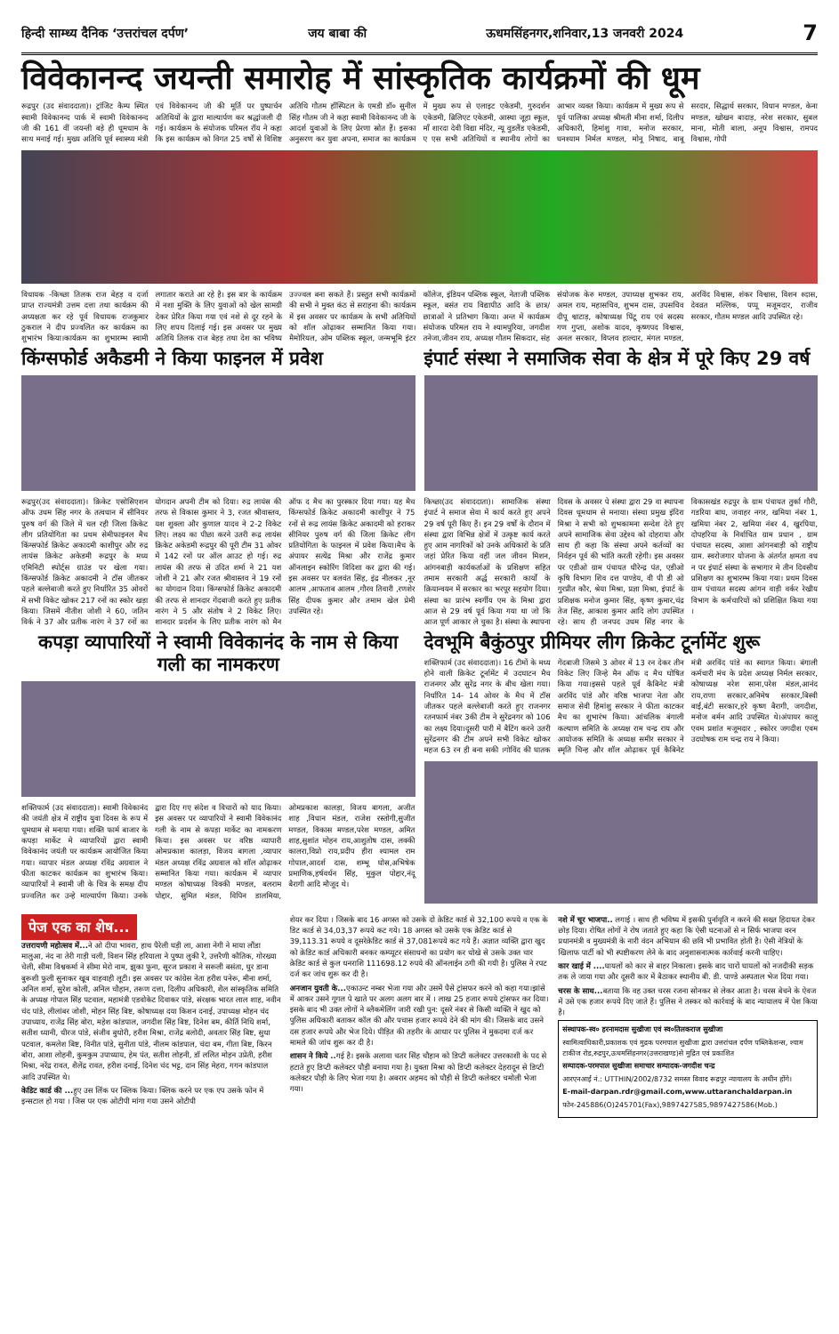हिन्दी साम्ध्य दैनिक ‘उत्तरांचल दर्पण’ जय बाबा की ऊधमसिंहनगर,शनिवार,13 जनवरी 2024 7
विवेकानन्द जयन्ती समारोह में सांस्कृतिक कार्यक्रमों की धूम
रूद्रपुर (उद संवाददाता)। ट्रांजिट कैम्प स्थित स्वामी विवेकानन्द पार्क में स्वामी विवेकानन्द जी की 161 वीं जयन्ती बड़े ही धूमधाम के साथ मनाई गई। मुख्य अतिथि पूर्व स्वास्थ्य मंत्री एवं विवेकानन्द जी की मूर्ति पर पुष्पार्चन अतिथियों के द्वारा माल्यार्पण कर श्रद्धांजली दी गई। कार्यक्रम के संयोजक परिमल रॉय ने कहा कि इस कार्यक्रम को विगत 25 वर्षों से विशिष्ट अतिथि गौतम हॉस्पिटल के एमडी डॉ० सुनील सिंह गौतम जी ने कहा स्वामी विवेकानन्द जी के आदर्श युवाओं के लिए प्रेरणा स्रोत हैं। इसका अनुसरण कर युवा अपना, समाज का कार्यक्रम में मुख्य रूप से एलाइट एकेडमी, गुरुदर्शन एकेडमी, ब्रिलिएट एकेडमी, आस्था जूहा स्कूल, माँ शारदा देवी विद्या मंदिर, न्यू वुडलैंड एकेडमी, ए एस सभी अतिथियों व स्थानीय लोगों का आभार व्यक्त किया। कार्यक्रम में मुख्य रूप से पूर्व पालिका अध्यक्ष श्रीमती मीना शर्मा, दिलीप अधिकारी, हिमांशु गावा, मनोज सरकार, घनश्याम निर्मल मण्डल, मोनू निषाद, बाबू सरदार, सिद्धार्थ सरकार, विधान मण्डल, केना मण्डल, खोखन बादाड़, नरेश सरकार, सुबल माना, मोती बाला, अनूप विश्वास, रामपद विश्वास, गोपी
विधायक -किच्छा तिलक राज बेहड़ व दर्जा प्राप्त राज्यमंत्री उत्तम दत्ता तथा कार्यक्रम की अध्यक्षता कर रहे पूर्व विधायक राजकुमार ठुकराल ने दीप प्रज्वलित कर कार्यक्रम का शुभारंभ किया।कार्यक्रम का शुभारम्भ स्वामी लगातार कराते आ रहे है। इस बार के कार्यक्रम में नशा मुक्ति के लिए युवाओं को खेल सामग्री देकर प्रेरित किया गया एवं नशे से दूर रहने के लिए शपथ दिलाई गई। इस अवसर पर मुख्य अतिथि तिलक राज बेहड़ तथा देश का भविष्य उज्ज्वल बना सकते हैं। प्रस्तुत सभी कार्यक्रमों की सभी ने मुक्त कंठ से सराहना की। कार्यक्रम में इस अवसर पर कार्यक्रम के सभी अतिथियों को शॉल ओढ़ाकर सम्मानित किया गया। मैमोरियल, ओम पब्लिक स्कूल, जन्मभूमि इंटर कॉलेज, इंडियन पब्लिक स्कूल, नेताजी पब्लिक स्कूल, बसंत राय विद्यापीठ आदि के छात्र/छात्राओं ने प्रतिभाग किया। अन्त में कार्यक्रम संयोजक परिमल राय ने श्यामपुरिया, जगदीश तनेजा,जीवन राय, अध्यक्ष गौतम सिकदार, संह संयोजक केरु मण्डल, उपाध्यक्ष शुभकर राय, अमल राय, महासचिव, शुभम दास, उपसचिव दीपू श्वाटाड़, कोषाध्यक्ष पिंटू राय एवं सदस्य गण गुप्ता, अशोक यादव, कृष्णपद विश्वास, अनल सरकार, विप्लव हाल्दार, मंगल मण्डल, अरविंद विश्वास, शंकर विश्वास, विशन श्दास, देवव्रत मल्लिक, पप्पू मजूमदार, राजीव सरकार, गौतम मण्डल आदि उपस्थित रहे।
किंग्सफोर्ड अकैडमी ने किया फाइनल में प्रवेश
रूद्रपुर(उद संवाददाता)। क्रिकेट एसोसिएशन ऑफ उधम सिंह नगर के तत्वधान में सीनियर पुरुष वर्ग की जिले में चल रही जिला क्रिकेट लीग प्रतियोगिता का प्रथम सेमीफाइनल मैच किंग्सफोर्ड क्रिकेट अकादमी काशीपुर और रुद्र लायंस क्रिकेट अकेडमी रूद्रपुर के मध्य एमिनिटी स्पोर्ट्स ग्राउंड पर खेला गया। किंग्सफोर्ड क्रिकेट अकादमी ने टॉस जीतकर पहले बल्लेबाजी करते हुए निर्धारित 35 ओवरों में सभी विकेट खोकर 217 रनों का स्कोर खड़ा किया। जिसमें नीतीश जोशी ने 60, जतिन विर्क ने 37 और प्रतीक नारंग ने 37 रनों का योगदान अपनी टीम को दिया। रुद्र लायंस की तरफ से विकास कुमार ने 3, रजत श्रीवास्तव, यश शुक्ला और कुणाल यादव ने 2-2 विकेट लिए। लक्ष्य का पीछा करने उतरी रूद्र लायंस क्रिकेट अकेडमी रूद्रपुर की पूरी टीम 31 ओवर में 142 रनों पर ऑल आउट हो गई। रुद्र लायंस की तरफ से उदित शर्मा ने 21 यश जोशी ने 21 और रजत श्रीवास्तव ने 19 रनों का योगदान दिया। किंग्सफोर्ड क्रिकेट अकादमी की तरफ से शानदार गेंदबाजी करते हुए प्रतीक नारंग ने 5 और संतोष ने 2 विकेट लिए। शानदार प्रदर्शन के लिए प्रतीक नारंग को मैन ऑफ द मैच का पुरस्कार दिया गया। यह मैच किंग्सफोर्ड क्रिकेट अकादमी काशीपुर ने 75 रनों से रूद्र लायंस क्रिकेट अकादमी को हराकर सीनियर पुरुष वर्ग की जिला क्रिकेट लीग प्रतियोगिता के फाइनल में प्रवेश किया।मैच के अंपायर सत्येंद्र मिश्रा और राजेंद्र कुमार ऑनलाइन स्कोरिंग विदिशा कर द्वारा की गई। इस अवसर पर बलवंत सिंह, इंद्र नीलकर ,नूर आलम ,आफताब आलम ,गौरव तिवारी ,रणशेर सिंह दीपक कुमार और तमाम खेल प्रेमी उपस्थित रहे।
इंपार्ट संस्था ने समाजिक सेवा के क्षेत्र में पूरे किए 29 वर्ष
किच्छा(उद संवाददाता)। सामाजिक संस्था इंपार्ट ने समाज सेवा में कार्य करते हुए अपने 29 वर्ष पूरी किए हैं। इन 29 वर्षों के दौरान में संस्था द्वारा विभिन्न क्षेत्रों में उत्कृष्ट कार्य करते हुए आम नागरिकों को उनके अधिकारों के प्रति जहां प्रेरित किया वहीं जल जीवन मिशन, आंगनबाड़ी कार्यकर्ताओं के प्रशिक्षण सहित तमाम सरकारी अर्द्ध सरकारी कार्यों के क्रियान्वयन में सरकार का भरपूर सहयोग दिया। संस्था का प्रारंभ स्वर्गीय एम के मिश्रा द्वारा आज से 29 वर्ष पूर्व किया गया था जो कि आज पूर्ण आकार ले चुका है। संस्था के स्थापना दिवस के अवसर पे संस्था द्वारा 29 वा स्थापना दिवस धूमधाम से मनाया। संस्था प्रमुख इंदिरा मिश्रा ने सभी को शुभकामना सन्देश देते हुए अपने सामाजिक सेवा उद्देश्य को दोहराया और साथ ही कहा कि संस्था अपने कर्तव्यों का निर्वहन पूर्व की भांति करती रहेगी। इस अवसर पर एडीओ ग्राम पंचायत धीरेन्द्र पंत, एडीओ कृषि विभाग शिव दत्त पाण्डेय, वी पी डी ओ गुरप्रीत कौर, श्रेया मिश्रा, प्रज्ञा मिश्रा, इंपार्ट के प्रशिक्षक मनोज कुमार सिंह, कृष्ण कुमार,चंद्र तेज सिंह, आकाश कुमार आदि लोग उपस्थित रहे। साथ ही जनपद उधम सिंह नगर के विकासखंड रुद्रपुर के ग्राम पंचायत तुर्का गौरी, गडरिया बाघ, जवाहर नगर, खमिया नंबर 1, खमिया नंबर 2, खमिया नंबर 4, खुरपिया, दोपहरिया के निर्वाचित ग्राम प्रधान , ग्राम पंचायत सदस्य, आशा आंगनबाड़ी को राष्ट्रीय ग्राम. स्वरोजगार योजना के अंतर्गत क्षमता वध न पर इंपार्ट संस्था के सभागार मे तीन दिवसीय प्रशिक्षण का शुभारम्भ किया गया। प्रथम दिवस ग्राम पंचायत सदस्य आंगन वाड़ी वर्कर रेखीय विभाग के कर्मचारियों को प्रशिक्षित किया गया ।
कपड़ा व्यापारियों ने स्वामी विवेकानंद के नाम से किया गली का नामकरण
शक्तिफार्म (उद संवाददाता)। स्वामी विवेकानंद की जयंती क्षेत्र में राष्ट्रीय युवा दिवस के रूप में धूमधाम से मनाया गया। शक्ति फार्म बाजार के कपड़ा मार्केट मे व्यापारियों द्वारा स्वामी विवेकानंद जयंती पर कार्यक्रम आयोजित किया गया। व्यापार मंडल अध्यक्ष रविंद्र अग्रवाल ने फीता काटकर कार्यक्रम का शुभारंभ किया। व्यापारियों ने स्वामी जी के चित्र के समक्ष दीप प्रज्वलित कर उन्हे माल्यार्पण किया। उनके द्वारा दिए गए संदेश व विचारों को याद किया। इस अवसर पर व्यापारियों ने स्वामी विवेकानंद गली के नाम से कपड़ा मार्केट का नामकरण किया। इस अवसर पर वरिष्ठ व्यापारी ओमप्रकाश कालड़ा, विजय बागला ,व्यापार मंडल अध्यक्ष रविंद्र अग्रवाल को शॉल ओढ़ाकर सम्मानित किया गया। कार्यक्रम में व्यापार मण्डल कोषाध्यक्ष विक्की मण्डल, बलराम पोद्दार, सुमित मंडल, विपिन डालमिया, ओमप्रकाश कालड़ा, विजय बागला, अजीत शाह ,विधान मंडल, राजेश रस्तोगी,सुजीत मण्डल, विकास मण्डल,परेश मण्डल, अमित शाह,सुशांत मोहन राय,आशुतोष दास, लक्की कालरा,विप्रो राय,प्रदीप हीरा श्यामल राम गोपाल,आदर्श दास, शम्भू घोस,अभिषेक प्रमाणिक,हर्षवर्धन सिंह, मुकुल पोद्दार,नंदू बैरागी आदि मौजूद थे।
देवभूमि बैकुंठपुर प्रीमियर लीग क्रिकेट टूर्नामेंट शुरू
शक्तिफार्म (उद संवाददाता)। 16 टीमों के मध्य होने वाली क्रिकेट टूर्नामेंट में उदघाटन मैच राजनगर और सुरेंद्र नगर के बीच खेला गया।निर्धारित 14- 14 ओवर के मैच में टॉस जीतकर पहले बल्लेबाजी करते हुए राजनगर रतनफार्म नंबर 3की टीम ने सुरेंद्रनगर को 106 का लक्ष्य दिया।दूसरी पारी में बैटिंग करने उतरी सुरेंद्रनगर की टीम अपने सभी विकेट खोकर महज 63 रन ही बना सकी ।गोविंद की घातक गेंदबाजी जिसमे 3 ओवर में 13 रन देकर तीन विकेट लिए जिन्हे मैन ऑफ द मैच घोषित किया गया।इससे पहले पूर्व कैबिनेट मंत्री अरविंद पांडे और वरिष्ठ भाजपा नेता और समाज सेवी हिमांशु सरकार ने फीता काटकर मैच का शुभारंभ किया। आंचलिक बंगाली कल्याण समिति के अध्यक्ष राम चन्द्र राय और आयोजक समिति के अध्यक्ष समीर सरकार ने स्मृति चिन्ह और शॉल ओढ़ाकर पूर्व कैबिनेट मंत्री अरविंद पांडे का स्वागत किया। बंगाली कर्मचारी मंच के प्रदेश अध्यक्ष निर्मल सरकार, कोषाध्यक्ष नरेश साना,परेश मंडल,आनंद राय,राणा सरकार,अनिमेष सरकार,बिस्वी बाईं,बंटी सरकार,हरे कृष्ण बैरागी, जगदीश, मनोज बर्मन आदि उपस्थित थे।अंपायर कालू एवम प्रशांत मजूमदार , स्कोरर जगदीश एवम उदघोषक राम चन्द्र राय ने किया।
पेज एक का शेष...
उत्तरायणी महोत्सव में... ने ओ दीपा भावरा, हाथ पैरेली घड़ी ला, आशा नेगी ने माया लौंडा मालुआ, नंद ना तेरी गाड़ी चली, विशन सिंह हरियाला ने पुष्पा लुकी रै, उत्तरैणी कौतिक, गोरख्या चेली, सीमा विश्वकर्मा ने सीमा मेरो नाम, झुका फुना, सूरज प्रकाश ने सरूली बसंता, घुर डाना बुरूशी फुली सुनाकर खूब वाहवाही लूटी। इस अवसर पर कांग्रेस नेता हरीश पनेरू, मीना शर्मा, अनिल शर्मा, सुरेश कोली, अनिल चौहान, तरूण दत्ता, दिलीप अधिकारी, शैल सांस्कृतिक समिति के अध्यक्ष गोपाल सिंह पटवाल, महामंत्री एडवोकेट दिवाकर पांडे, संरक्षक भारत लाल शाह, नवीन चंद पांडे, लीलांबर जोशी, मोहन सिंह बिष्ट, कोषाध्यक्ष दया किशन दनाई, उपाध्यक्ष मोहन चंद उपाध्याय, राजेंद्र सिंह बोरा, महेश कांडपाल, जगदीश सिंह बिष्ट, दिनेश बम, कीर्ति निधि शर्मा, सतीश ध्यानी, धीरज पांडे, संजीव बुधोरी, हरीश मिश्रा, राजेंद्र बलोदी, अवतार सिंह बिष्ट, सुधा पटवाल, कमलेश बिष्ट, विनीत पांडे, सुनीता पांडे, नीलम कांडपाल, चंदा बम, गीता बिष्ट, किरन बोरा, आशा लोहनी, कुमकुम उपाध्याय, हेम पंत, सतीश लोहनी, डॉ ललित मोहन उप्रेती, हरीश मिश्रा, नरेंद्र रावत, शैलेंद्र रावत, हरीश दनाई, दिनेश चंद भट्ट, दान सिंह मेहरा, गगन कांडपाल आदि उपस्थित थे।
केडिट कार्ड की ... हुए उस लिंक पर क्लिक किया। क्लिक करने पर एक एप उसके फोन में इन्सटाल हो गया । जिस पर एक ओटीपी मांगा गया उसने ओटीपी
शेयर कर दिया । जिसके बाद 16 अगस्त को उसके दो क्रेडिट कार्ड से 32,100 रूपये व एक के डिट कार्ड से 34,03,37 रूपये कट गये। 18 अगस्त को उसके एक क्रेडिट कार्ड से 39,113.31 रूपये व दूसरेक्रेडिट कार्ड से 37,081रूपये कट गये हैं। अज्ञात व्यक्ति द्वारा खुद को क्रेडिट कार्ड अधिकारी बनकर कम्प्यूटर संसाधनो का प्रयोग कर धोखे से उसके उक्त चार क्रेडिट कार्ड से कुल धनराशि 111698.12 रुपये की ऑनलाईन ठगी की गयी है। पुलिस ने रपट दर्ज कर जांच शुरू कर दी है।
अनजान युवती के... एकाउन्ट नम्बर भेजा गया और उसमें पैसे ट्रांसफर करने को कहा गया।झांसे में आकर उसने गूगल पे खाते पर अलग अलग बार में । लाख 25 हजार रूपये ट्रांसफर कर दिया। इसके बाद भी उक्त लोगों ने ब्लैकमेलिंग जारी रखी पुन: दूसरे नंबर से किसी व्यक्ति ने खुद को पुलिस अधिकारी बताकर कॉल की और पचास हजार रूपये देने की मांग की। जिसके बाद उसने दस हजार रूपये और भेज दिये। पीड़ित की तहरीर के आधार पर पुलिस ने मुकदमा दर्ज कर मामले की जांच शुरू कर दी है।
शासन ने किये .. गई है। इसके अलावा चतर सिंह चौहान को डिप्टी कलेक्टर उत्तरकाशी के पद से हटाते हुए डिप्टी कलेक्टर पौड़ी बनाया गया है। युक्ता मिश्रा को डिप्टी कलेक्टर देहरादून से डिप्टी कलेक्टर पौड़ी के लिए भेजा गया है। अबरार अहमद को पौड़ी से डिप्टी कलेक्टर चमोली भेजा गया।
नशे में चूर भाजपा.. लगाई । साथ ही भविष्य में इसकी पुर्नावृति न करने की सख्त हिदायत देकर छोड़ दिया। रोषित लोगों ने रोष जताते हुए कहा कि ऐसी घटनाओं से न सिर्फ भाजपा वरन प्रधानमंत्री व मुख्यमंत्री के नारी वंदन अभियान की छवि भी प्रभावित होती है। ऐसी नेत्रियों के खिलाफ पार्टी को भी स्पष्टीकरण लेने के बाद अनुशासनात्मक कार्रवाई करनी चाहिए।
कार खाई में .... घायलों को कार से बाहर निकाला। इसके बाद चारों घायलों को नजदीकी सड़क तक ले जाया गया और दूसरी कार में बैठाकर स्थानीय बी. डी. पाण्डे अस्पताल भेज दिया गया।
चरस के साथ... बताया कि वह उक्त चरस रजना सोनकर से लेकर आता है। चरस बेचने के ऐवज में उसे एक हजार रूपये दिए जाते हैं। पुलिस ने तस्कर को कार्रवाई के बाद न्यायालय में पेश किया है।
संस्थापक-स्व० हरनामदास सुखीजा एवं स्व०तिलकराज सुखीजा
स्वामित्वाधिकारी,प्रकाशक एवं मुद्रक परमपाल सुखीजा द्वारा उत्तरांचल दर्पण पब्लिकेशन्स, श्याम टाकीज रोड,रुद्रपुर,ऊधमसिंहनगर(उत्तराखण्ड)से मुद्रित एवं प्रकाशित
सम्पादक-परमपाल सुखीजा समाचार सम्पादक-जगदीश चन्द्र
आरएनआई नं.: UTTHIN/2002/8732 समस्त विवाद रूद्रपुर न्यायालय के अधीन होंगे।
E-mail-darpan.rdr@gmail.com,www.uttaranchaldarpan.in
फोन-245886(O)245701(Fax),9897427585,9897427586(Mob.)